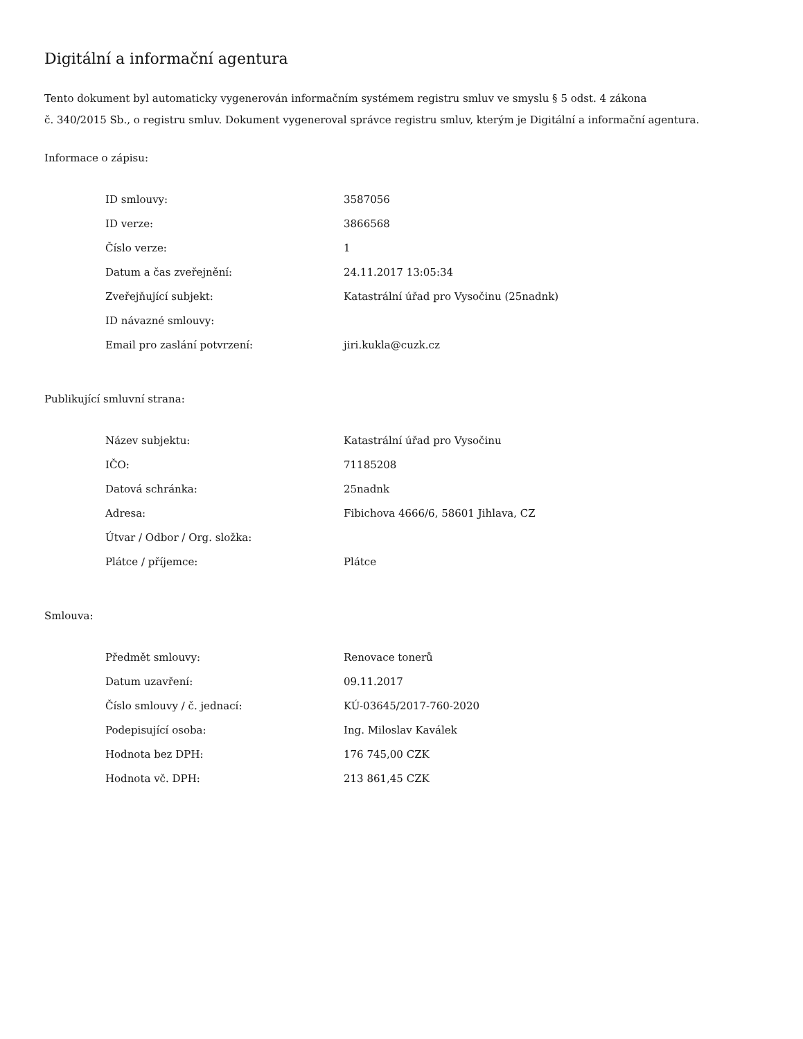Digitální a informační agentura
Tento dokument byl automaticky vygenerován informačním systémem registru smluv ve smyslu § 5 odst. 4 zákona
č. 340/2015 Sb., o registru smluv. Dokument vygeneroval správce registru smluv, kterým je Digitální a informační agentura.
Informace o zápisu:
| ID smlouvy: | 3587056 |
| ID verze: | 3866568 |
| Číslo verze: | 1 |
| Datum a čas zveřejnění: | 24.11.2017 13:05:34 |
| Zveřejňující subjekt: | Katastrální úřad pro Vysočinu (25nadnk) |
| ID návazné smlouvy: | |
| Email pro zaslání potvrzení: | jiri.kukla@cuzk.cz |
Publikující smluvní strana:
| Název subjektu: | Katastrální úřad pro Vysočinu |
| IČO: | 71185208 |
| Datová schránka: | 25nadnk |
| Adresa: | Fibichova 4666/6, 58601 Jihlava, CZ |
| Útvar / Odbor / Org. složka: | |
| Plátce / příjemce: | Plátce |
Smlouva:
| Předmět smlouvy: | Renovace tonerů |
| Datum uzavření: | 09.11.2017 |
| Číslo smlouvy / č. jednací: | KÚ-03645/2017-760-2020 |
| Podepisující osoba: | Ing. Miloslav Kaválek |
| Hodnota bez DPH: | 176 745,00 CZK |
| Hodnota vč. DPH: | 213 861,45 CZK |